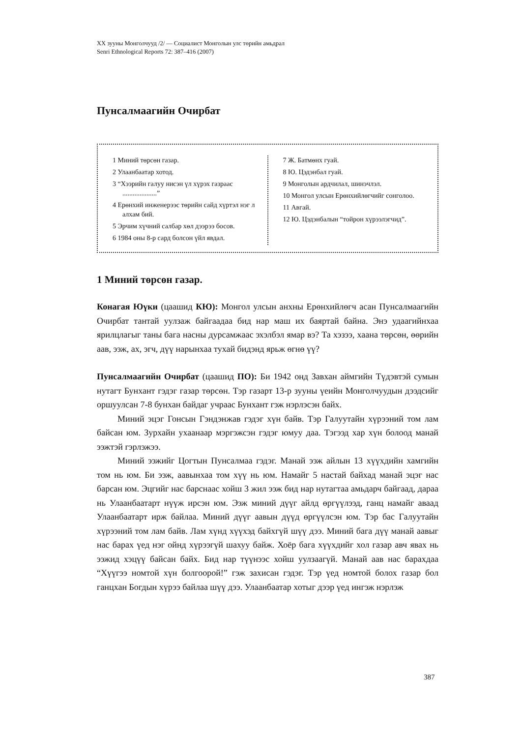XX зууны Монголчууд /2/ — Социалист Монголын улс төрийн амьдрал
Senri Ethnological Reports 72: 387–416 (2007)
Пунсалмаагийн Очирбат
1 Миний төрсөн газар.
2 Улаанбаатар хотод.
3 “Хээрийн галуу нисэн үл хүрэх газраас ....................”
4 Ерөнхий инженерээс төрийн сайд хүртэл нэг л алхам бий.
5 Эрчим хүчний салбар хөл дээрээ босов.
6 1984 оны 8-р сард болсон үйл явдал.
7 Ж. Батмөнх гуай.
8 Ю. Цэдэнбал гуай.
9 Монголын ардчилал, шинэчлэл.
10 Монгол улсын Ерөнхийлөгчийг сонголоо.
11 Авгай.
12 Ю. Цэдэнбалын “тойрон хүрээлэгчид”.
1 Миний төрсөн газар.
Конагая Юүки (цаашид КЮ): Монгол улсын анхны Ерөнхийлөгч асан Пунсалмаагийн Очирбат тантай уулзаж байгаадаа бид нар маш их баяртай байна. Энэ удаагийнхаа ярилцлагыг таны бага насны дурсамжаас эхэлбэл ямар вэ? Та хэзээ, хаана төрсөн, өөрийн аав, ээж, ах, эгч, дүү нарынхаа тухай бидэнд ярьж өгнө үү?
Пунсалмаагийн Очирбат (цаашид ПО): Би 1942 онд Завхан аймгийн Түдэвтэй сумын нутагт Бунхант гэдэг газар төрсөн. Тэр газарт 13-р зууны үеийн Монголчуудын дээдсийг оршуулсан 7-8 бунхан байдаг учраас Бунхант гэж нэрлэсэн байх.
Миний эцэг Гонсын Гэндэнжав гэдэг хүн байв. Тэр Галуутайн хүрээний том лам байсан юм. Зурхайн ухаанаар мэргэжсэн гэдэг юмуу даа. Тэгээд хар хүн болоод манай ээжтэй гэрлэжээ.
Миний ээжийг Цогтын Пунсалмаа гэдэг. Манай ээж айлын 13 хүүхдийн хамгийн том нь юм. Би ээж, аавынхаа том хүү нь юм. Намайг 5 настай байхад манай эцэг нас барсан юм. Эцгийг нас барснаас хойш 3 жил ээж бид нар нутагтаа амьдарч байгаад, дараа нь Улаанбаатарт нүүж ирсэн юм. Ээж миний дүүг айлд өргүүлээд, ганц намайг аваад Улаанбаатарт ирж байлаа. Миний дүүг аавын дүүд өргүүлсэн юм. Тэр бас Галуутайн хүрээний том лам байв. Лам хүнд хүүхэд байхгүй шүү дээ. Миний бага дүү манай аавыг нас барах үед нэг ойнд хүрээгүй шахуу байж. Хоёр бага хүүхдийг хол газар авч явах нь ээжид хэцүү байсан байх. Бид нар түүнээс хойш уулзаагүй. Манай аав нас барахдаа “Хүүгээ номтой хүн болгоорой!” гэж захисан гэдэг. Тэр үед номтой болох газар бол ганцхан Богдын хүрээ байлаа шүү дээ. Улаанбаатар хотыг дээр үед ингэж нэрлэж
387